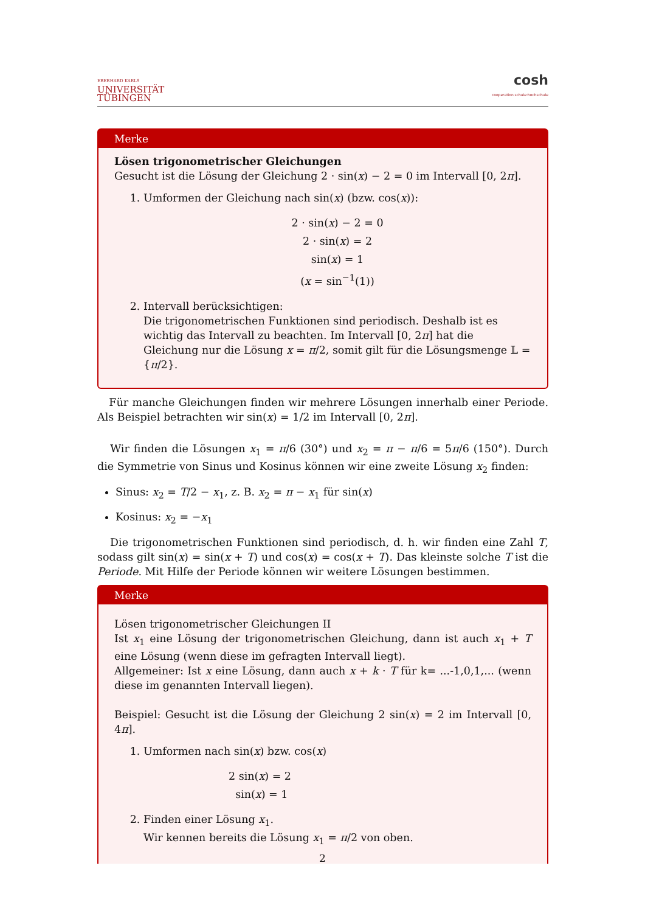EBERHARD KARLS
UNIVERSITÄT
TÜBINGEN
cosh
cooperation schule:hochschule
Merke
Lösen trigonometrischer Gleichungen
Gesucht ist die Lösung der Gleichung 2 · sin(x) − 2 = 0 im Intervall [0, 2π].
1. Umformen der Gleichung nach sin(x) (bzw. cos(x)):
2 · sin(x) − 2 = 0
2 · sin(x) = 2
sin(x) = 1
(x = sin<sup>−1</sup>(1))
2. Intervall berücksichtigen:
Die trigonometrischen Funktionen sind periodisch. Deshalb ist es wichtig das Intervall zu beachten. Im Intervall [0, 2π] hat die Gleichung nur die Lösung x = π/2, somit gilt für die Lösungsmenge 𝕃 = {π/2}.
Für manche Gleichungen finden wir mehrere Lösungen innerhalb einer Periode. Als Beispiel betrachten wir sin(x) = 1/2 im Intervall [0, 2π].
Wir finden die Lösungen x<sub>1</sub> = π/6 (30°) und x<sub>2</sub> = π − π/6 = 5π/6 (150°). Durch die Symmetrie von Sinus und Kosinus können wir eine zweite Lösung x<sub>2</sub> finden:
Sinus: x<sub>2</sub> = T/2 − x<sub>1</sub>, z. B. x<sub>2</sub> = π − x<sub>1</sub> für sin(x)
Kosinus: x<sub>2</sub> = −x<sub>1</sub>
Die trigonometrischen Funktionen sind periodisch, d. h. wir finden eine Zahl T, sodass gilt sin(x) = sin(x + T) und cos(x) = cos(x + T). Das kleinste solche T ist die Periode. Mit Hilfe der Periode können wir weitere Lösungen bestimmen.
Merke
Lösen trigonometrischer Gleichungen II
Ist x<sub>1</sub> eine Lösung der trigonometrischen Gleichung, dann ist auch x<sub>1</sub> + T eine Lösung (wenn diese im gefragten Intervall liegt).
Allgemeiner: Ist x eine Lösung, dann auch x + k · T für k= ...-1,0,1,... (wenn diese im genannten Intervall liegen).
Beispiel: Gesucht ist die Lösung der Gleichung 2 sin(x) = 2 im Intervall [0, 4π].
1. Umformen nach sin(x) bzw. cos(x)
2 sin(x) = 2
sin(x) = 1
2. Finden einer Lösung x<sub>1</sub>.
Wir kennen bereits die Lösung x<sub>1</sub> = π/2 von oben.
2